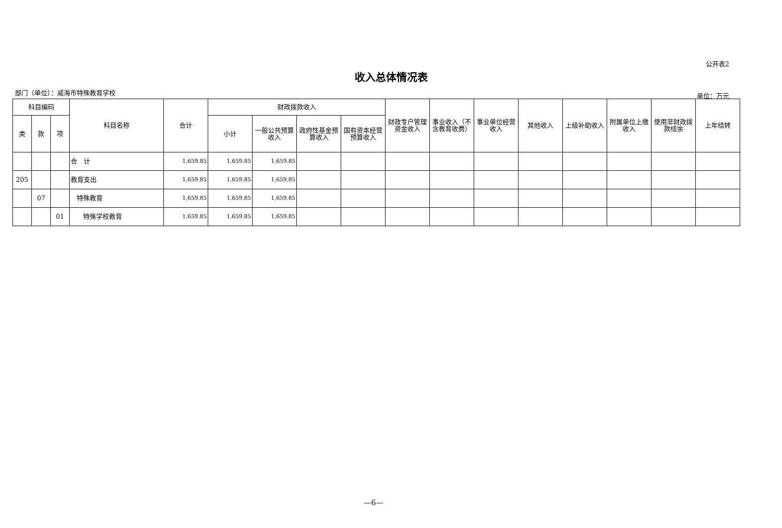公开表2
收入总体情况表
部门（单位）：威海市特殊教育学校 单位：万元
| 科目编码 | | | 科目名称 | 合计 | 财政拨款收入 | | | | 财政专户管理资金收入 | 事业收入（不含教育收费） | 事业单位经营收入 | 其他收入 | 上级补助收入 | 附属单位上缴收入 | 使用非财政拨款结余 | 上年结转 |
| --- | --- | --- | --- | --- | --- | --- | --- | --- | --- | --- | --- | --- | --- | --- | --- | --- |
| 类 | 款 | 项 | | | 小计 | 一般公共预算收入 | 政府性基金预算收入 | 国有资本经营预算收入 | | | | | | | | |
| | | | 合 计 | 1,659.85 | 1,659.85 | 1,659.85 | | | | | | | | | | |
| 205 | | | 教育支出 | 1,659.85 | 1,659.85 | 1,659.85 | | | | | | | | | | |
| | 07 | | 特殊教育 | 1,659.85 | 1,659.85 | 1,659.85 | | | | | | | | | | |
| | | 01 | 特殊学校教育 | 1,659.85 | 1,659.85 | 1,659.85 | | | | | | | | | | |
—6—